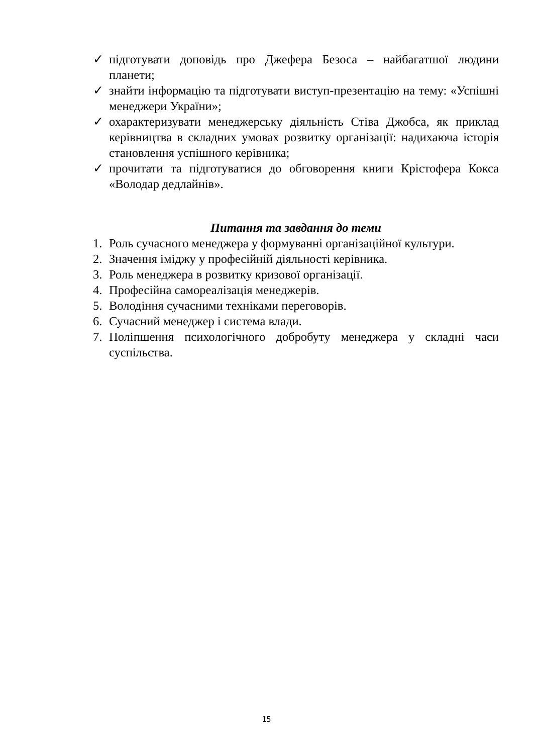✓ підготувати доповідь про Джефера Безоса – найбагатшої людини планети;
✓ знайти інформацію та підготувати виступ-презентацію на тему: «Успішні менеджери України»;
✓ охарактеризувати менеджерську діяльність Стіва Джобса, як приклад керівництва в складних умовах розвитку організації: надихаюча історія становлення успішного керівника;
✓ прочитати та підготуватися до обговорення книги Крістофера Кокса «Володар дедлайнів».
Питання та завдання до теми
1. Роль сучасного менеджера у формуванні організаційної культури.
2. Значення іміджу у професійній діяльності керівника.
3. Роль менеджера в розвитку кризової організації.
4. Професійна самореалізація менеджерів.
5. Володіння сучасними техніками переговорів.
6. Сучасний менеджер і система влади.
7. Поліпшення психологічного добробуту менеджера у складні часи суспільства.
15